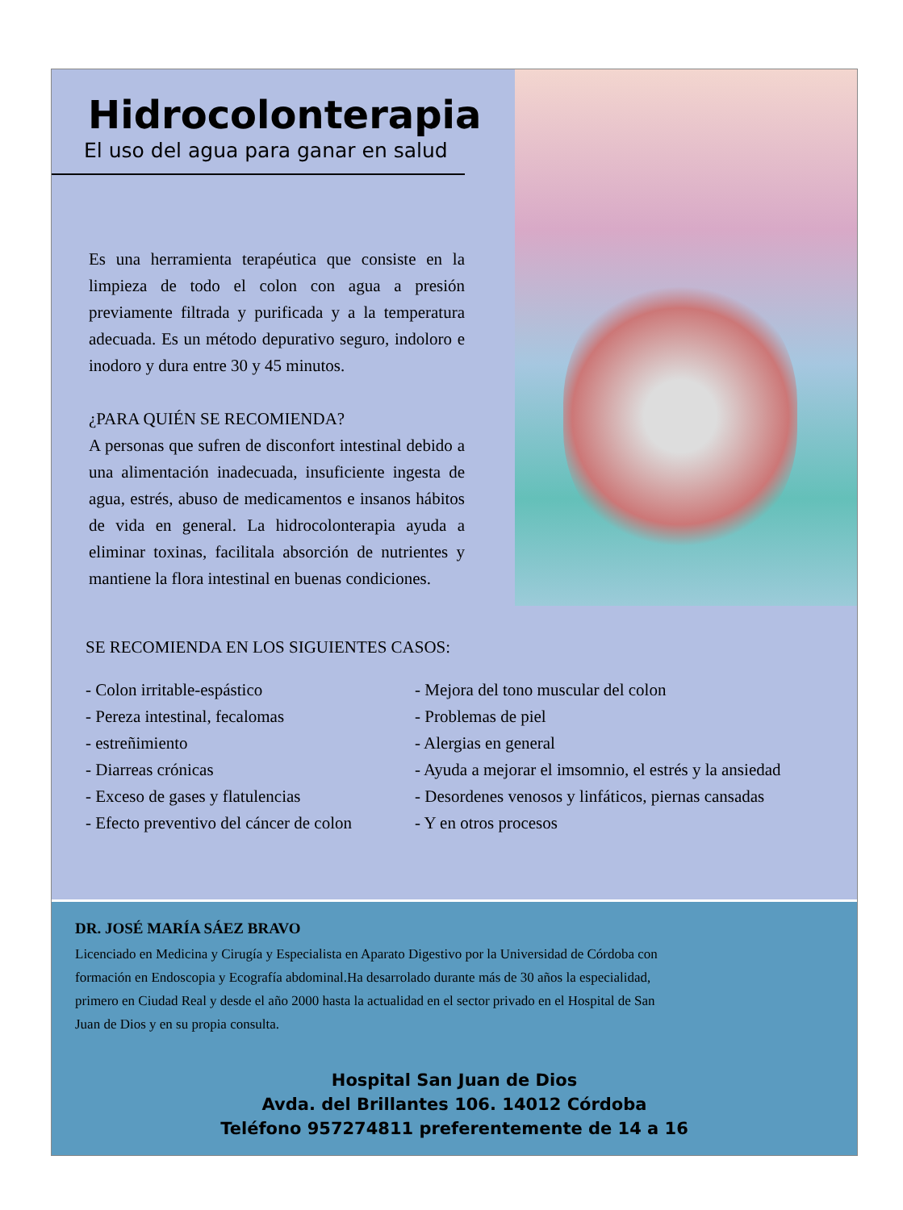Hidrocolonterapia
El uso del agua para ganar en salud
Es una herramienta terapéutica que consiste en la limpieza de todo el colon con agua a presión previamente filtrada y purificada y a la temperatura adecuada. Es un método depurativo seguro, indoloro e inodoro y dura entre 30 y 45 minutos.
¿PARA QUIÉN SE RECOMIENDA?
A personas que sufren de disconfort intestinal debido a una alimentación inadecuada, insuficiente ingesta de agua, estrés, abuso de medicamentos e insanos hábitos de vida en general. La hidrocolonterapia ayuda a eliminar toxinas, facilitala absorción de nutrientes y mantiene la flora intestinal en buenas condiciones.
SE RECOMIENDA EN LOS SIGUIENTES CASOS:
- Colon irritable-espástico
- Pereza intestinal, fecalomas
- estreñimiento
- Diarreas crónicas
- Exceso de gases y flatulencias
- Efecto preventivo del cáncer de colon
- Mejora del tono muscular del colon
- Problemas de piel
- Alergias en general
- Ayuda a mejorar el imsomnio, el estrés y la ansiedad
- Desordenes venosos y linfáticos, piernas cansadas
- Y en otros procesos
DR. JOSÉ MARÍA SÁEZ BRAVO
Licenciado en Medicina y Cirugía y Especialista en Aparato Digestivo por la Universidad de Córdoba con formación en Endoscopia y Ecografía abdominal.Ha desarrolado durante más de 30 años la especialidad, primero en Ciudad Real y desde el año 2000 hasta la actualidad en el sector privado en el Hospital de San Juan de Dios y en su propia consulta.
Hospital San Juan de Dios
Avda. del Brillantes 106. 14012 Córdoba
Teléfono 957274811 preferentemente de 14 a 16